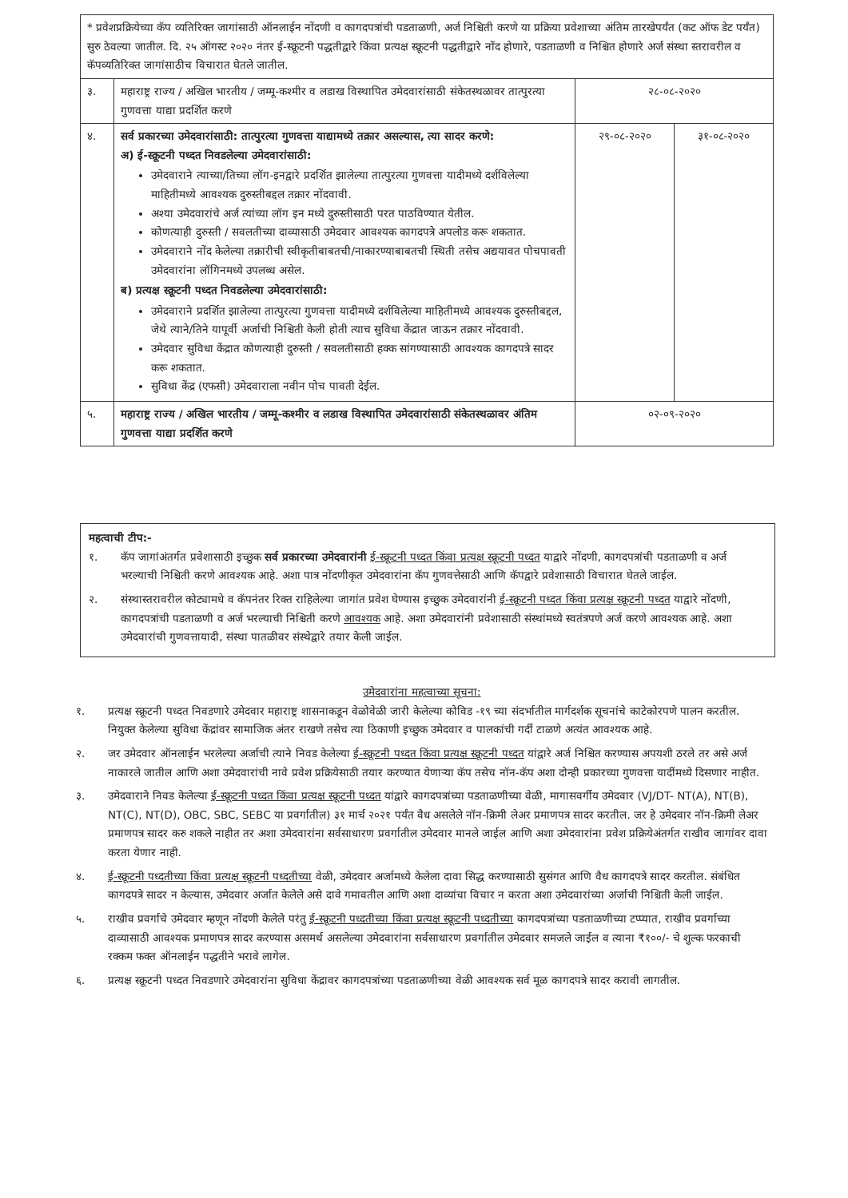| * प्रवेशप्रक्रियेच्या कॅप व्यतिरिक्त जागांसाठी ऑनलाईन नोंदणी व कागदपत्रांची पडताळणी, अर्ज निश्चिती करणे या प्रक्रिया प्रवेशाच्या अंतिम तारखेपर्यंत (कट ऑफ डेट पर्यंत) सुरु ठेवल्या जातील. दि. २५ ऑगस्ट २०२० नंतर ई-स्क्रूटनी पद्धतीद्वारे किंवा प्रत्यक्ष स्क्रूटनी पद्धतीद्वारे नोंद होणारे, पडताळणी व निश्चित होणारे अर्ज संस्था स्तरावरील व कॅपव्यतिरिक्त जागांसाठीच विचारात घेतले जातील. | | | |
| ३. | महाराष्ट्र राज्य / अखिल भारतीय / जम्मू-कश्मीर व लडाख विस्थापित उमेदवारांसाठी संकेतस्थळावर तात्पुरत्या गुणवत्ता याद्या प्रदर्शित करणे | २८-०८-२०२० | |
| ४. | सर्व प्रकारच्या उमेदवारांसाठी: तात्पुरत्या गुणवत्ता याद्यामध्ये तक्रार असल्यास, त्या सादर करणे: अ) ई-स्क्रूटनी पध्दत निवडलेल्या उमेदवारांसाठी: उमेदवाराने त्याच्या/तिच्या लॉग-इनद्वारे प्रदर्शित झालेल्या तात्पुरत्या गुणवत्ता यादीमध्ये दर्शविलेल्या माहितीमध्ये आवश्यक दुरुस्तीबद्दल तक्रार नोंदवावी. अश्या उमेदवारांचे अर्ज त्यांच्या लॉग इन मध्ये दुरुस्तीसाठी परत पाठविण्यात येतील. कोणत्याही दुरुस्ती / सवलतीच्या दाव्यासाठी उमेदवार आवश्यक कागदपत्रे अपलोड करू शकतात. उमेदवाराने नोंद केलेल्या तक्रारीची स्वीकृतीबाबतची/नाकारण्याबाबतची स्थिती तसेच अद्ययावत पोचपावती उमेदवारांना लॉगिनमध्ये उपलब्ध असेल. ब) प्रत्यक्ष स्क्रूटनी पध्दत निवडलेल्या उमेदवारांसाठी: उमेदवाराने प्रदर्शित झालेल्या तात्पुरत्या गुणवत्ता यादीमध्ये दर्शविलेल्या माहितीमध्ये आवश्यक दुरुस्तीबद्दल, जेथे त्याने/तिने यापूर्वी अर्जाची निश्चिती केली होती त्याच सुविधा केंद्रात जाऊन तक्रार नोंदवावी. उमेदवार सुविधा केंद्रात कोणत्याही दुरुस्ती / सवलतीसाठी हक्क सांगण्यासाठी आवश्यक कागदपत्रे सादर करू शकतात. सुविधा केंद्र (एफसी) उमेदवाराला नवीन पोच पावती देईल. | २९-०८-२०२० | ३१-०८-२०२० |
| ५. | महाराष्ट्र राज्य / अखिल भारतीय / जम्मू-कश्मीर व लडाख विस्थापित उमेदवारांसाठी संकेतस्थळावर अंतिम गुणवत्ता याद्या प्रदर्शित करणे | ०२-०९-२०२० | |
महत्वाची टीप:-
१. कॅप जागांअंतर्गत प्रवेशासाठी इच्छुक सर्व प्रकारच्या उमेदवारांनी ई-स्क्रूटनी पध्दत किंवा प्रत्यक्ष स्क्रूटनी पध्दत याद्वारे नोंदणी, कागदपत्रांची पडताळणी व अर्ज भरल्याची निश्चिती करणे आवश्यक आहे. अशा पात्र नोंदणीकृत उमेदवारांना कॅप गुणवत्तेसाठी आणि कॅपद्वारे प्रवेशासाठी विचारात घेतले जाईल.
२. संस्थास्तरावरील कोट्यामधे व कॅपनंतर रिक्त राहिलेल्या जागांत प्रवेश घेण्यास इच्छुक उमेदवारांनी ई-स्क्रूटनी पध्दत किंवा प्रत्यक्ष स्क्रूटनी पध्दत याद्वारे नोंदणी, कागदपत्रांची पडताळणी व अर्ज भरल्याची निश्चिती करणे आवश्यक आहे. अशा उमेदवारांनी प्रवेशासाठी संस्थांमध्ये स्वतंत्रपणे अर्ज करणे आवश्यक आहे. अशा उमेदवारांची गुणवत्तायादी, संस्था पातळीवर संस्थेद्वारे तयार केली जाईल.
उमेदवारांना महत्वाच्या सूचना:
१. प्रत्यक्ष स्क्रूटनी पध्दत निवडणारे उमेदवार महाराष्ट्र शासनाकडून वेळोवेळी जारी केलेल्या कोविड -१९ च्या संदर्भातील मार्गदर्शक सूचनांचे काटेकोरपणे पालन करतील. नियुक्त केलेल्या सुविधा केंद्रांवर सामाजिक अंतर राखणे तसेच त्या ठिकाणी इच्छुक उमेदवार व पालकांची गर्दी टाळणे अत्यंत आवश्यक आहे.
२. जर उमेदवार ऑनलाईन भरलेल्या अर्जाची त्याने निवड केलेल्या ई-स्क्रूटनी पध्दत किंवा प्रत्यक्ष स्क्रूटनी पध्दत यांद्वारे अर्ज निश्चित करण्यास अपयशी ठरले तर असे अर्ज नाकारले जातील आणि अशा उमेदवारांची नावे प्रवेश प्रक्रियेसाठी तयार करण्यात येणाऱ्या कॅप तसेच नॉन-कॅप अशा दोन्ही प्रकारच्या गुणवत्ता यादींमध्ये दिसणार नाहीत.
३. उमेदवाराने निवड केलेल्या ई-स्क्रूटनी पध्दत किंवा प्रत्यक्ष स्क्रूटनी पध्दत यांद्वारे कागदपत्रांच्या पडताळणीच्या वेळी, मागासवर्गीय उमेदवार (VJ/DT- NT(A), NT(B), NT(C), NT(D), OBC, SBC, SEBC या प्रवर्गातील) ३१ मार्च २०२१ पर्यंत वैध असलेले नॉन-क्रिमी लेअर प्रमाणपत्र सादर करतील. जर हे उमेदवार नॉन-क्रिमी लेअर प्रमाणपत्र सादर करु शकले नाहीत तर अशा उमेदवारांना सर्वसाधारण प्रवर्गातील उमेदवार मानले जाईल आणि अशा उमेदवारांना प्रवेश प्रक्रियेअंतर्गत राखीव जागांवर दावा करता येणार नाही.
४. ई-स्क्रूटनी पध्दतीच्या किंवा प्रत्यक्ष स्क्रूटनी पध्दतीच्या वेळी, उमेदवार अर्जामध्ये केलेला दावा सिद्ध करण्यासाठी सुसंगत आणि वैध कागदपत्रे सादर करतील. संबंधित कागदपत्रे सादर न केल्यास, उमेदवार अर्जात केलेले असे दावे गमावतील आणि अशा दाव्यांचा विचार न करता अशा उमेदवारांच्या अर्जाची निश्चिती केली जाईल.
५. राखीव प्रवर्गाचे उमेदवार म्हणून नोंदणी केलेले परंतु ई-स्क्रूटनी पध्दतीच्या किंवा प्रत्यक्ष स्क्रूटनी पध्दतीच्या कागदपत्रांच्या पडताळणीच्या टप्प्यात, राखीव प्रवर्गाच्या दाव्यासाठी आवश्यक प्रमाणपत्र सादर करण्यास असमर्थ असलेल्या उमेदवारांना सर्वसाधारण प्रवर्गातील उमेदवार समजले जाईल व त्याना ₹१००/- चे शुल्क फरकाची रक्कम फक्त ऑनलाईन पद्धतीने भरावे लागेल.
६. प्रत्यक्ष स्क्रूटनी पध्दत निवडणारे उमेदवारांना सुविधा केंद्रावर कागदपत्रांच्या पडताळणीच्या वेळी आवश्यक सर्व मूळ कागदपत्रे सादर करावी लागतील.